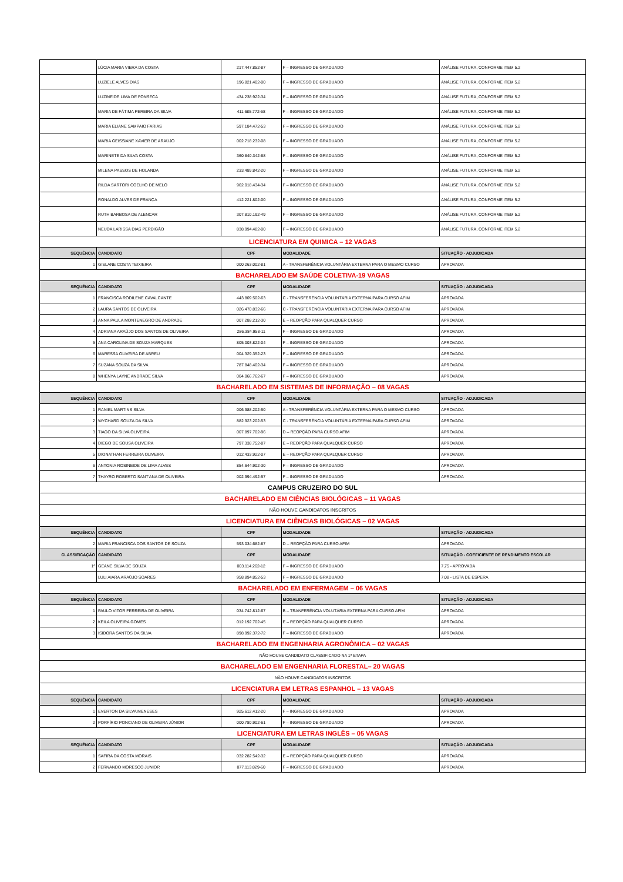| | LÚCIA MARIA VIERA DA COSTA | 217.447.852-87 | F – INGRESSO DE GRADUADO | ANÁLISE FUTURA, CONFORME ITEM 5.2 |
| | LUZIELE ALVES DIAS | 196.821.402-00 | F – INGRESSO DE GRADUADO | ANÁLISE FUTURA, CONFORME ITEM 5.2 |
| | LUZINEIDE LIMA DE FONSECA | 434.238.922-34 | F – INGRESSO DE GRADUADO | ANÁLISE FUTURA, CONFORME ITEM 5.2 |
| | MARIA DE FÁTIMA PEREIRA DA SILVA | 411.685.772-68 | F – INGRESSO DE GRADUADO | ANÁLISE FUTURA, CONFORME ITEM 5.2 |
| | MARIA ELIANE SAMPAIO FARIAS | 597.184.472-53 | F – INGRESSO DE GRADUADO | ANÁLISE FUTURA, CONFORME ITEM 5.2 |
| | MARIA GEISSIANE XAVIER DE ARAÚJO | 002.718.232-08 | F – INGRESSO DE GRADUADO | ANÁLISE FUTURA, CONFORME ITEM 5.2 |
| | MARINETE DA SILVA COSTA | 360.840.342-68 | F – INGRESSO DE GRADUADO | ANÁLISE FUTURA, CONFORME ITEM 5.2 |
| | MILENA PASSOS DE HOLANDA | 233.489.842-20 | F – INGRESSO DE GRADUADO | ANÁLISE FUTURA, CONFORME ITEM 5.2 |
| | RILDA SARTORI COELHO DE MELO | 962.018.434-34 | F – INGRESSO DE GRADUADO | ANÁLISE FUTURA, CONFORME ITEM 5.2 |
| | RONALDO ALVES DE FRANÇA | 412.221.802-00 | F – INGRESSO DE GRADUADO | ANÁLISE FUTURA, CONFORME ITEM 5.2 |
| | RUTH BARBOSA DE ALENCAR | 307.810.192-49 | F – INGRESSO DE GRADUADO | ANÁLISE FUTURA, CONFORME ITEM 5.2 |
| | NEUDA LARISSA DIAS PERDIGÃO | 838.994.482-00 | F – INGRESSO DE GRADUADO | ANÁLISE FUTURA, CONFORME ITEM 5.2 |
| LICENCIATURA EM QUIMICA – 12 VAGAS | | | | |
| SEQUÊNCIA | CANDIDATO | CPF | MODALIDADE | SITUAÇÃO - ADJUDICADA |
| 1 | GISLANE COSTA TEIXIEIRA | 000.263.002-81 | A - TRANSFERÊNCIA VOLUNTÁRIA EXTERNA PARA O MESMO CURSO | APROVADA |
| BACHARELADO EM SAÚDE COLETIVA-19 VAGAS | | | | |
| SEQUÊNCIA | CANDIDATO | CPF | MODALIDADE | SITUAÇÃO - ADJUDICADA |
| 1 | FRANCISCA RODILENE CAVALCANTE | 443.809.502-63 | C - TRANSFERÊNCIA VOLUNTÁRIA EXTERNA PARA CURSO AFIM | APROVADA |
| 2 | LAURA SANTOS DE OLIVEIRA | 026.470.832-66 | C - TRANSFERÊNCIA VOLUNTÁRIA EXTERNA PARA CURSO AFIM | APROVADA |
| 3 | ANNA PAULA MONTENEGRO DE ANDRADE | 007.288.212-30 | E – REOPÇÃO PARA QUALQUER CURSO | APROVADA |
| 4 | ADRIANA ARAÚJO DOS SANTOS DE OLIVEIRA | 286.384.958-11 | F – INGRESSO DE GRADUADO | APROVADA |
| 5 | ANA CAROLINA DE SOUZA MARQUES | 805.003.822-04 | F – INGRESSO DE GRADUADO | APROVADA |
| 6 | MARESSA OLIVEIRA DE ABREU | 004.329.352-23 | F – INGRESSO DE GRADUADO | APROVADA |
| 7 | SUZANA SOUZA DA SILVA | 787.848.402-34 | F – INGRESSO DE GRADUADO | APROVADA |
| 8 | WHENYA LAYNE ANDRADE SILVA | 004.066.762-67 | F – INGRESSO DE GRADUADO | APROVADA |
| BACHARELADO EM SISTEMAS DE INFORMAÇÃO – 08 VAGAS | | | | |
| SEQUÊNCIA | CANDIDATO | CPF | MODALIDADE | SITUAÇÃO - ADJUDICADA |
| 1 | RANIEL MARTINS SILVA | 006.988.202-90 | A - TRANSFERÊNCIA VOLUNTÁRIA EXTERNA PARA O MESMO CURSO | APROVADA |
| 2 | WYCHARD SOUZA DA SILVA | 882.923.202-53 | C - TRANSFERÊNCIA VOLUNTÁRIA EXTERNA PARA CURSO AFIM | APROVADA |
| 3 | TIAGO DA SILVA OLIVEIRA | 007.897.702-96 | D – REOPÇÃO PARA CURSO AFIM | APROVADA |
| 4 | DIEGO DE SOUSA OLIVEIRA | 797.338.752-87 | E – REOPÇÃO PARA QUALQUER CURSO | APROVADA |
| 5 | DIONATHAN FERREIRA OLIVEIRA | 012.433.922-07 | E – REOPÇÃO PARA QUALQUER CURSO | APROVADA |
| 6 | ANTONIA ROSINEIDE DE LIMA ALVES | 854.644.902-30 | F – INGRESSO DE GRADUADO | APROVADA |
| 7 | THAYRO ROBERTO SANT'ANA DE OLIVEIRA | 002.994.492-97 | F – INGRESSO DE GRADUADO | APROVADA |
| CAMPUS CRUZEIRO DO SUL | | | | |
| BACHARELADO EM CIÊNCIAS BIOLÓGICAS – 11 VAGAS | | | | |
| NÃO HOUVE CANDIDATOS INSCRITOS | | | | |
| LICENCIATURA EM CIÊNCIAS BIOLÓGICAS – 02 VAGAS | | | | |
| SEQUÊNCIA | CANDIDATO | CPF | MODALIDADE | SITUAÇÃO - ADJUDICADA |
| 2 | MARIA FRANCISCA DOS SANTOS DE SOUZA | 593.034.682-87 | D – REOPÇÃO PARA CURSO AFIM | APROVADA |
| CLASSIFICAÇÃO | CANDIDATO | CPF | MODALIDADE | SITUAÇÃO - COEFICIENTE DE RENDIMENTO ESCOLAR |
| 1º | GEANE SILVA DE SOUZA | 003.114.262-12 | F – INGRESSO DE GRADUADO | 7,75 - APROVADA |
| | LULI AIARA ARAÚJO SOARES | 958.894.852-53 | F – INGRESSO DE GRADUADO | 7,08 - LISTA DE ESPERA |
| BACHARELADO EM ENFERMAGEM – 06 VAGAS | | | | |
| SEQUÊNCIA | CANDIDATO | CPF | MODALIDADE | SITUAÇÃO - ADJUDICADA |
| 1 | PAULO VITOR FERREIRA DE OLIVEIRA | 034.742.812-67 | B – TRANFERÊNCIA VOLUTÁRIA EXTERNA PARA CURSO AFIM | APROVADA |
| 2 | KEILA OLIVEIRA GOMES | 012.192.702-45 | E – REOPÇÃO PARA QUALQUER CURSO | APROVADA |
| 3 | ISIDORA SANTOS DA SILVA | 898.992.372-72 | F – INGRESSO DE GRADUADO | APROVADA |
| BACHARELADO EM ENGENHARIA AGRONÔMICA – 02 VAGAS | | | | |
| NÃO HOUVE CANDIDATO CLASSIFICADO NA 1ª ETAPA | | | | |
| BACHARELADO EM ENGENHARIA FLORESTAL– 20 VAGAS | | | | |
| NÃO HOUVE CANDIDATOS INSCRITOS | | | | |
| LICENCIATURA EM LETRAS ESPANHOL – 13 VAGAS | | | | |
| SEQUÊNCIA | CANDIDATO | CPF | MODALIDADE | SITUAÇÃO - ADJUDICADA |
| 1 | EVERTON DA SILVA MENESES | 925.612.412-20 | F – INGRESSO DE GRADUADO | APROVADA |
| 2 | PORFÍRIO PONCIANO DE OLIVEIRA JÚNIOR | 000.780.902-61 | F – INGRESSO DE GRADUADO | APROVADA |
| LICENCIATURA EM LETRAS INGLÊS – 05 VAGAS | | | | |
| SEQUÊNCIA | CANDIDATO | CPF | MODALIDADE | SITUAÇÃO - ADJUDICADA |
| 1 | SAFIRA DA COSTA MORAIS | 032.282.542-32 | E – REOPÇÃO PARA QUALQUER CURSO | APROVADA |
| 2 | FERNANDO MORESCO JUNIOR | 077.113.829-60 | F – INGRESSO DE GRADUADO | APROVADA |